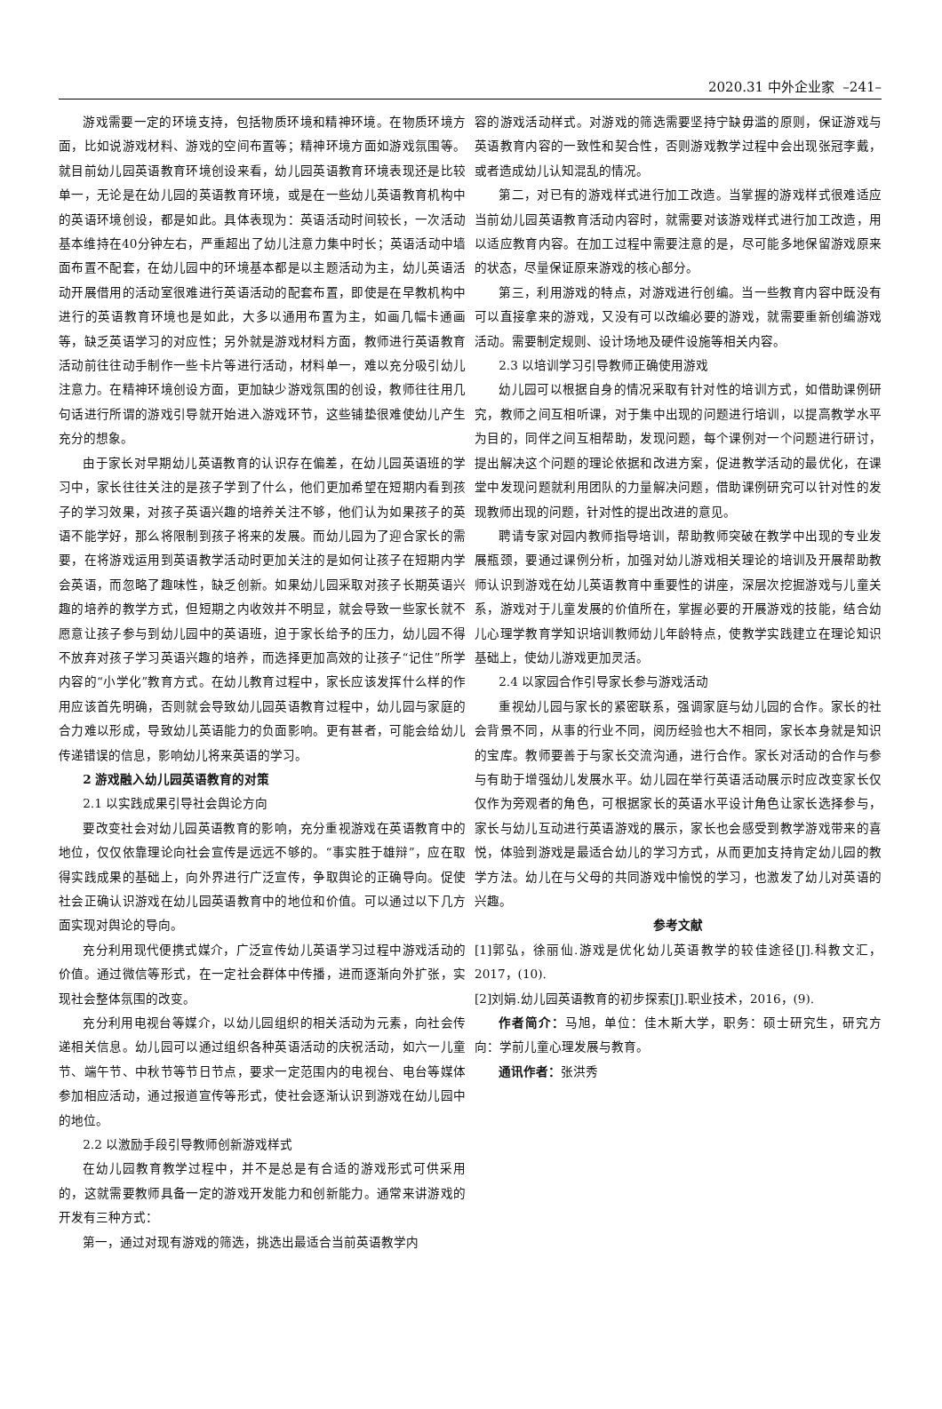2020.31 中外企业家 –241–
游戏需要一定的环境支持，包括物质环境和精神环境。在物质环境方面，比如说游戏材料、游戏的空间布置等；精神环境方面如游戏氛围等。就目前幼儿园英语教育环境创设来看，幼儿园英语教育环境表现还是比较单一，无论是在幼儿园的英语教育环境，或是在一些幼儿英语教育机构中的英语环境创设，都是如此。具体表现为：英语活动时间较长，一次活动基本维持在40分钟左右，严重超出了幼儿注意力集中时长；英语活动中墙面布置不配套，在幼儿园中的环境基本都是以主题活动为主，幼儿英语活动开展借用的活动室很难进行英语活动的配套布置，即使是在早教机构中进行的英语教育环境也是如此，大多以通用布置为主，如画几幅卡通画等，缺乏英语学习的对应性；另外就是游戏材料方面，教师进行英语教育活动前往往动手制作一些卡片等进行活动，材料单一，难以充分吸引幼儿注意力。在精神环境创设方面，更加缺少游戏氛围的创设，教师往往用几句话进行所谓的游戏引导就开始进入游戏环节，这些铺垫很难使幼儿产生充分的想象。
由于家长对早期幼儿英语教育的认识存在偏差，在幼儿园英语班的学习中，家长往往关注的是孩子学到了什么，他们更加希望在短期内看到孩子的学习效果，对孩子英语兴趣的培养关注不够，他们认为如果孩子的英语不能学好，那么将限制到孩子将来的发展。而幼儿园为了迎合家长的需要，在将游戏运用到英语教学活动时更加关注的是如何让孩子在短期内学会英语，而忽略了趣味性，缺乏创新。如果幼儿园采取对孩子长期英语兴趣的培养的教学方式，但短期之内收效并不明显，就会导致一些家长就不愿意让孩子参与到幼儿园中的英语班，迫于家长给予的压力，幼儿园不得不放弃对孩子学习英语兴趣的培养，而选择更加高效的让孩子“记住”所学内容的“小学化”教育方式。在幼儿教育过程中，家长应该发挥什么样的作用应该首先明确，否则就会导致幼儿园英语教育过程中，幼儿园与家庭的合力难以形成，导致幼儿英语能力的负面影响。更有甚者，可能会给幼儿传递错误的信息，影响幼儿将来英语的学习。
2 游戏融入幼儿园英语教育的对策
2.1 以实践成果引导社会舆论方向
要改变社会对幼儿园英语教育的影响，充分重视游戏在英语教育中的地位，仅仅依靠理论向社会宣传是远远不够的。“事实胜于雄辩”，应在取得实践成果的基础上，向外界进行广泛宣传，争取舆论的正确导向。促使社会正确认识游戏在幼儿园英语教育中的地位和价值。可以通过以下几方面实现对舆论的导向。
充分利用现代便携式媒介，广泛宣传幼儿英语学习过程中游戏活动的价值。通过微信等形式，在一定社会群体中传播，进而逐渐向外扩张，实现社会整体氛围的改变。
充分利用电视台等媒介，以幼儿园组织的相关活动为元素，向社会传递相关信息。幼儿园可以通过组织各种英语活动的庆祝活动，如六一儿童节、端午节、中秋节等节日节点，要求一定范围内的电视台、电台等媒体参加相应活动，通过报道宣传等形式，使社会逐渐认识到游戏在幼儿园中的地位。
2.2 以激励手段引导教师创新游戏样式
在幼儿园教育教学过程中，并不是总是有合适的游戏形式可供采用的，这就需要教师具备一定的游戏开发能力和创新能力。通常来讲游戏的开发有三种方式：
第一，通过对现有游戏的筛选，挑选出最适合当前英语教学内
容的游戏活动样式。对游戏的筛选需要坚持宁缺毋滥的原则，保证游戏与英语教育内容的一致性和契合性，否则游戏教学过程中会出现张冠李戴，或者造成幼儿认知混乱的情况。
第二，对已有的游戏样式进行加工改造。当掌握的游戏样式很难适应当前幼儿园英语教育活动内容时，就需要对该游戏样式进行加工改造，用以适应教育内容。在加工过程中需要注意的是，尽可能多地保留游戏原来的状态，尽量保证原来游戏的核心部分。
第三，利用游戏的特点，对游戏进行创编。当一些教育内容中既没有可以直接拿来的游戏，又没有可以改编必要的游戏，就需要重新创编游戏活动。需要制定规则、设计场地及硬件设施等相关内容。
2.3 以培训学习引导教师正确使用游戏
幼儿园可以根据自身的情况采取有针对性的培训方式，如借助课例研究，教师之间互相听课，对于集中出现的问题进行培训，以提高教学水平为目的，同伴之间互相帮助，发现问题，每个课例对一个问题进行研讨，提出解决这个问题的理论依据和改进方案，促进教学活动的最优化，在课堂中发现问题就利用团队的力量解决问题，借助课例研究可以针对性的发现教师出现的问题，针对性的提出改进的意见。
聘请专家对园内教师指导培训，帮助教师突破在教学中出现的专业发展瓶颈，要通过课例分析，加强对幼儿游戏相关理论的培训及开展帮助教师认识到游戏在幼儿英语教育中重要性的讲座，深层次挖掘游戏与儿童关系，游戏对于儿童发展的价值所在，掌握必要的开展游戏的技能，结合幼儿心理学教育学知识培训教师幼儿年龄特点，使教学实践建立在理论知识基础上，使幼儿游戏更加灵活。
2.4 以家园合作引导家长参与游戏活动
重视幼儿园与家长的紧密联系，强调家庭与幼儿园的合作。家长的社会背景不同，从事的行业不同，阅历经验也大不相同，家长本身就是知识的宝库。教师要善于与家长交流沟通，进行合作。家长对活动的合作与参与有助于增强幼儿发展水平。幼儿园在举行英语活动展示时应改变家长仅仅作为旁观者的角色，可根据家长的英语水平设计角色让家长选择参与，家长与幼儿互动进行英语游戏的展示，家长也会感受到教学游戏带来的喜悦，体验到游戏是最适合幼儿的学习方式，从而更加支持肯定幼儿园的教学方法。幼儿在与父母的共同游戏中愉悦的学习，也激发了幼儿对英语的兴趣。
参考文献
[1]郭弘，徐丽仙.游戏是优化幼儿英语教学的较佳途径[J].科教文汇，2017，(10).
[2]刘娟.幼儿园英语教育的初步探索[J].职业技术，2016，(9).
作者简介：马旭，单位：佳木斯大学，职务：硕士研究生，研究方向：学前儿童心理发展与教育。
通讯作者：张洪秀